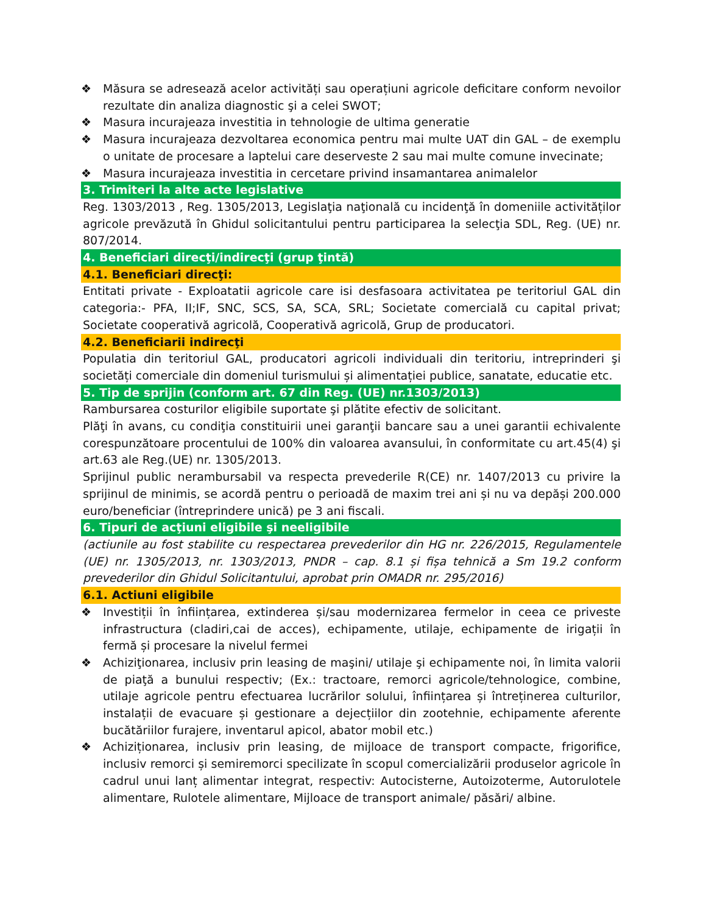❖ Măsura se adresează acelor activități sau operațiuni agricole deficitare conform nevoilor rezultate din analiza diagnostic şi a celei SWOT;
❖ Masura incurajeaza investitia in tehnologie de ultima generatie
❖ Masura incurajeaza dezvoltarea economica pentru mai multe UAT din GAL – de exemplu o unitate de procesare a laptelui care deserveste 2 sau mai multe comune invecinate;
❖ Masura incurajeaza investitia in cercetare privind insamantarea animalelor
3. Trimiteri la alte acte legislative
Reg. 1303/2013 , Reg. 1305/2013, Legislaţia naţională cu incidenţă în domeniile activităților agricole prevăzută în Ghidul solicitantului pentru participarea la selecţia SDL, Reg. (UE) nr. 807/2014.
4. Beneficiari direcţi/indirecţi (grup ţintă)
4.1. Beneficiari direcţi:
Entitati private - Exploatatii agricole care isi desfasoara activitatea pe teritoriul GAL din categoria:- PFA, II;IF, SNC, SCS, SA, SCA, SRL; Societate comercială cu capital privat; Societate cooperativă agricolă, Cooperativă agricolă, Grup de producatori.
4.2. Beneficiarii indirecţi
Populatia din teritoriul GAL, producatori agricoli individuali din teritoriu, intreprinderi şi societăți comerciale din domeniul turismului și alimentației publice, sanatate, educatie etc.
5. Tip de sprijin (conform art. 67 din Reg. (UE) nr.1303/2013)
Rambursarea costurilor eligibile suportate şi plătite efectiv de solicitant.
Plăţi în avans, cu condiţia constituirii unei garanţii bancare sau a unei garantii echivalente corespunzătoare procentului de 100% din valoarea avansului, în conformitate cu art.45(4) şi art.63 ale Reg.(UE) nr. 1305/2013.
Sprijinul public nerambursabil va respecta prevederile R(CE) nr. 1407/2013 cu privire la sprijinul de minimis, se acordă pentru o perioadă de maxim trei ani și nu va depăși 200.000 euro/beneficiar (întreprindere unică) pe 3 ani fiscali.
6. Tipuri de acţiuni eligibile şi neeligibile
(actiunile au fost stabilite cu respectarea prevederilor din HG nr. 226/2015, Regulamentele (UE) nr. 1305/2013, nr. 1303/2013, PNDR – cap. 8.1 și fișa tehnică a Sm 19.2 conform prevederilor din Ghidul Solicitantului, aprobat prin OMADR nr. 295/2016)
6.1. Actiuni eligibile
❖ Investiții în înființarea, extinderea și/sau modernizarea fermelor in ceea ce priveste infrastructura (cladiri,cai de acces), echipamente, utilaje, echipamente de irigații în fermă și procesare la nivelul fermei
❖ Achiziţionarea, inclusiv prin leasing de maşini/ utilaje şi echipamente noi, în limita valorii de piaţă a bunului respectiv; (Ex.: tractoare, remorci agricole/tehnologice, combine, utilaje agricole pentru efectuarea lucrărilor solului, înființarea și întreținerea culturilor, instalații de evacuare și gestionare a dejecțiilor din zootehnie, echipamente aferente bucătăriilor furajere, inventarul apicol, abator mobil etc.)
❖ Achiziționarea, inclusiv prin leasing, de mijloace de transport compacte, frigorifice, inclusiv remorci și semiremorci specilizate în scopul comercializării produselor agricole în cadrul unui lanț alimentar integrat, respectiv: Autocisterne, Autoizoterme, Autorulotele alimentare, Rulotele alimentare, Mijloace de transport animale/ păsări/ albine.